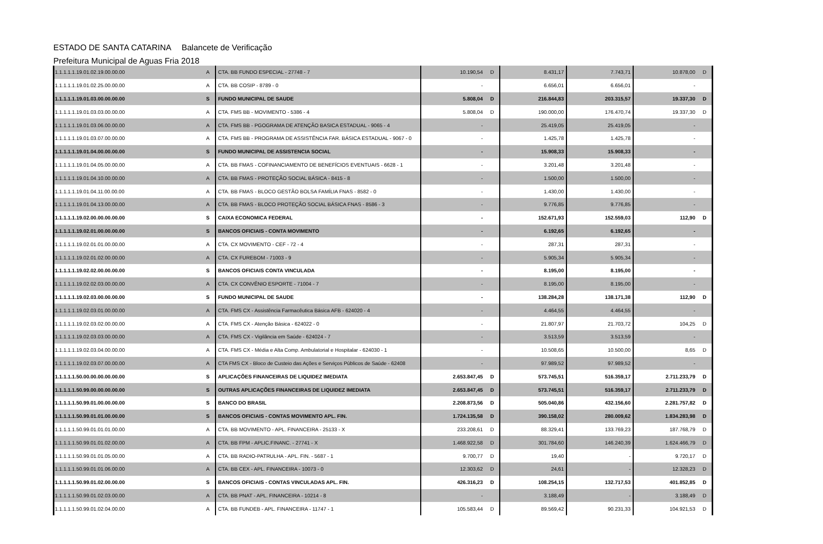ESTADO DE SANTA CATARINA Balancete de Verificação
Prefeitura Municipal de Aguas Fria 2018
| 1.1.1.1.1.19.01.02.19.00.00.00 | A | CTA. BB FUNDO ESPECIAL - 27748 - 7 | 10.190,54 | D | 8.431,17 | 7.743,71 | 10.878,00 | D |
| 1.1.1.1.1.19.01.02.25.00.00.00 | A | CTA. BB COSIP - 8789 - 0 | - | | 6.656,01 | 6.656,01 | - | |
| 1.1.1.1.1.19.01.03.00.00.00.00 | S | FUNDO MUNICIPAL DE SAUDE | 5.808,04 | D | 216.844,83 | 203.315,57 | 19.337,30 | D |
| 1.1.1.1.1.19.01.03.03.00.00.00 | A | CTA. FMS BB - MOVIMENTO - 5386 - 4 | 5.808,04 | D | 190.000,00 | 176.470,74 | 19.337,30 | D |
| 1.1.1.1.1.19.01.03.06.00.00.00 | A | CTA. FMS BB - PGOGRAMA DE ATENÇÃO BASICA ESTADUAL - 9065 - 4 | - | | 25.419,05 | 25.419,05 | - | |
| 1.1.1.1.1.19.01.03.07.00.00.00 | A | CTA. FMS BB - PROGRAMA DE ASSISTÊNCIA FAR. BÁSICA ESTADUAL - 9067 - 0 | - | | 1.425,78 | 1.425,78 | - | |
| 1.1.1.1.1.19.01.04.00.00.00.00 | S | FUNDO MUNICIPAL DE ASSISTENCIA SOCIAL | - | | 15.908,33 | 15.908,33 | - | |
| 1.1.1.1.1.19.01.04.05.00.00.00 | A | CTA. BB FMAS - COFINANCIAMENTO DE BENEFÍCIOS EVENTUAIS - 6628 - 1 | - | | 3.201,48 | 3.201,48 | - | |
| 1.1.1.1.1.19.01.04.10.00.00.00 | A | CTA. BB FMAS - PROTEÇÃO SOCIAL BÁSICA - 8415 - 8 | - | | 1.500,00 | 1.500,00 | - | |
| 1.1.1.1.1.19.01.04.11.00.00.00 | A | CTA. BB FMAS - BLOCO GESTÃO BOLSA FAMÍLIA FNAS - 8582 - 0 | - | | 1.430,00 | 1.430,00 | - | |
| 1.1.1.1.1.19.01.04.13.00.00.00 | A | CTA. BB FMAS - BLOCO PROTEÇÃO SOCIAL BÁSICA FNAS - 8586 - 3 | - | | 9.776,85 | 9.776,85 | - | |
| 1.1.1.1.1.19.02.00.00.00.00.00 | S | CAIXA ECONOMICA FEDERAL | - | | 152.671,93 | 152.559,03 | 112,90 | D |
| 1.1.1.1.1.19.02.01.00.00.00.00 | S | BANCOS OFICIAIS - CONTA MOVIMENTO | - | | 6.192,65 | 6.192,65 | - | |
| 1.1.1.1.1.19.02.01.01.00.00.00 | A | CTA. CX MOVIMENTO - CEF - 72 - 4 | - | | 287,31 | 287,31 | - | |
| 1.1.1.1.1.19.02.01.02.00.00.00 | A | CTA. CX FUREBOM - 71003 - 9 | - | | 5.905,34 | 5.905,34 | - | |
| 1.1.1.1.1.19.02.02.00.00.00.00 | S | BANCOS OFICIAIS CONTA VINCULADA | - | | 8.195,00 | 8.195,00 | - | |
| 1.1.1.1.1.19.02.02.03.00.00.00 | A | CTA. CX CONVÊNIO ESPORTE - 71004 - 7 | - | | 8.195,00 | 8.195,00 | - | |
| 1.1.1.1.1.19.02.03.00.00.00.00 | S | FUNDO MUNICIPAL DE SAUDE | - | | 138.284,28 | 138.171,38 | 112,90 | D |
| 1.1.1.1.1.19.02.03.01.00.00.00 | A | CTA. FMS CX - Assistência Farmacêutica Básica AFB - 624020 - 4 | - | | 4.464,55 | 4.464,55 | - | |
| 1.1.1.1.1.19.02.03.02.00.00.00 | A | CTA. FMS CX - Atenção Básica - 624022 - 0 | - | | 21.807,97 | 21.703,72 | 104,25 | D |
| 1.1.1.1.1.19.02.03.03.00.00.00 | A | CTA. FMS CX - Vigilância em Saúde - 624024 - 7 | - | | 3.513,59 | 3.513,59 | - | |
| 1.1.1.1.1.19.02.03.04.00.00.00 | A | CTA. FMS CX - Média e Alta Comp. Ambulatorial e Hospitalar - 624030 - 1 | - | | 10.508,65 | 10.500,00 | 8,65 | D |
| 1.1.1.1.1.19.02.03.07.00.00.00 | A | CTA FMS CX - Bloco de Custeio das Ações e Serviços Públicos de Saúde - 62408 | - | | 97.989,52 | 97.989,52 | - | |
| 1.1.1.1.1.50.00.00.00.00.00.00 | S | APLICAÇÕES FINANCEIRAS DE LIQUIDEZ IMEDIATA | 2.653.847,45 | D | 573.745,51 | 516.359,17 | 2.711.233,79 | D |
| 1.1.1.1.1.50.99.00.00.00.00.00 | S | OUTRAS APLICAÇÕES FINANCEIRAS DE LIQUIDEZ IMEDIATA | 2.653.847,45 | D | 573.745,51 | 516.359,17 | 2.711.233,79 | D |
| 1.1.1.1.1.50.99.01.00.00.00.00 | S | BANCO DO BRASIL | 2.208.873,56 | D | 505.040,86 | 432.156,60 | 2.281.757,82 | D |
| 1.1.1.1.1.50.99.01.01.00.00.00 | S | BANCOS OFICIAIS - CONTAS MOVIMENTO APL. FIN. | 1.724.135,58 | D | 390.158,02 | 280.009,62 | 1.834.283,98 | D |
| 1.1.1.1.1.50.99.01.01.01.00.00 | A | CTA. BB MOVIMENTO - APL. FINANCEIRA - 25133 - X | 233.208,61 | D | 88.329,41 | 133.769,23 | 187.768,79 | D |
| 1.1.1.1.1.50.99.01.01.02.00.00 | A | CTA. BB FPM - APLIC.FINANC. - 27741 - X | 1.468.922,58 | D | 301.784,60 | 146.240,39 | 1.624.466,79 | D |
| 1.1.1.1.1.50.99.01.01.05.00.00 | A | CTA. BB RADIO-PATRULHA - APL. FIN. - 5687 - 1 | 9.700,77 | D | 19,40 | - | 9.720,17 | D |
| 1.1.1.1.1.50.99.01.01.06.00.00 | A | CTA. BB CEX - APL. FINANCEIRA - 10073 - 0 | 12.303,62 | D | 24,61 | - | 12.328,23 | D |
| 1.1.1.1.1.50.99.01.02.00.00.00 | S | BANCOS OFICIAIS - CONTAS VINCULADAS APL. FIN. | 426.316,23 | D | 108.254,15 | 132.717,53 | 401.852,85 | D |
| 1.1.1.1.1.50.99.01.02.03.00.00 | A | CTA. BB PNAT - APL. FINANCEIRA - 10214 - 8 | - | | 3.188,49 | - | 3.188,49 | D |
| 1.1.1.1.1.50.99.01.02.04.00.00 | A | CTA. BB FUNDEB - APL. FINANCEIRA - 11747 - 1 | 105.583,44 | D | 89.569,42 | 90.231,33 | 104.921,53 | D |